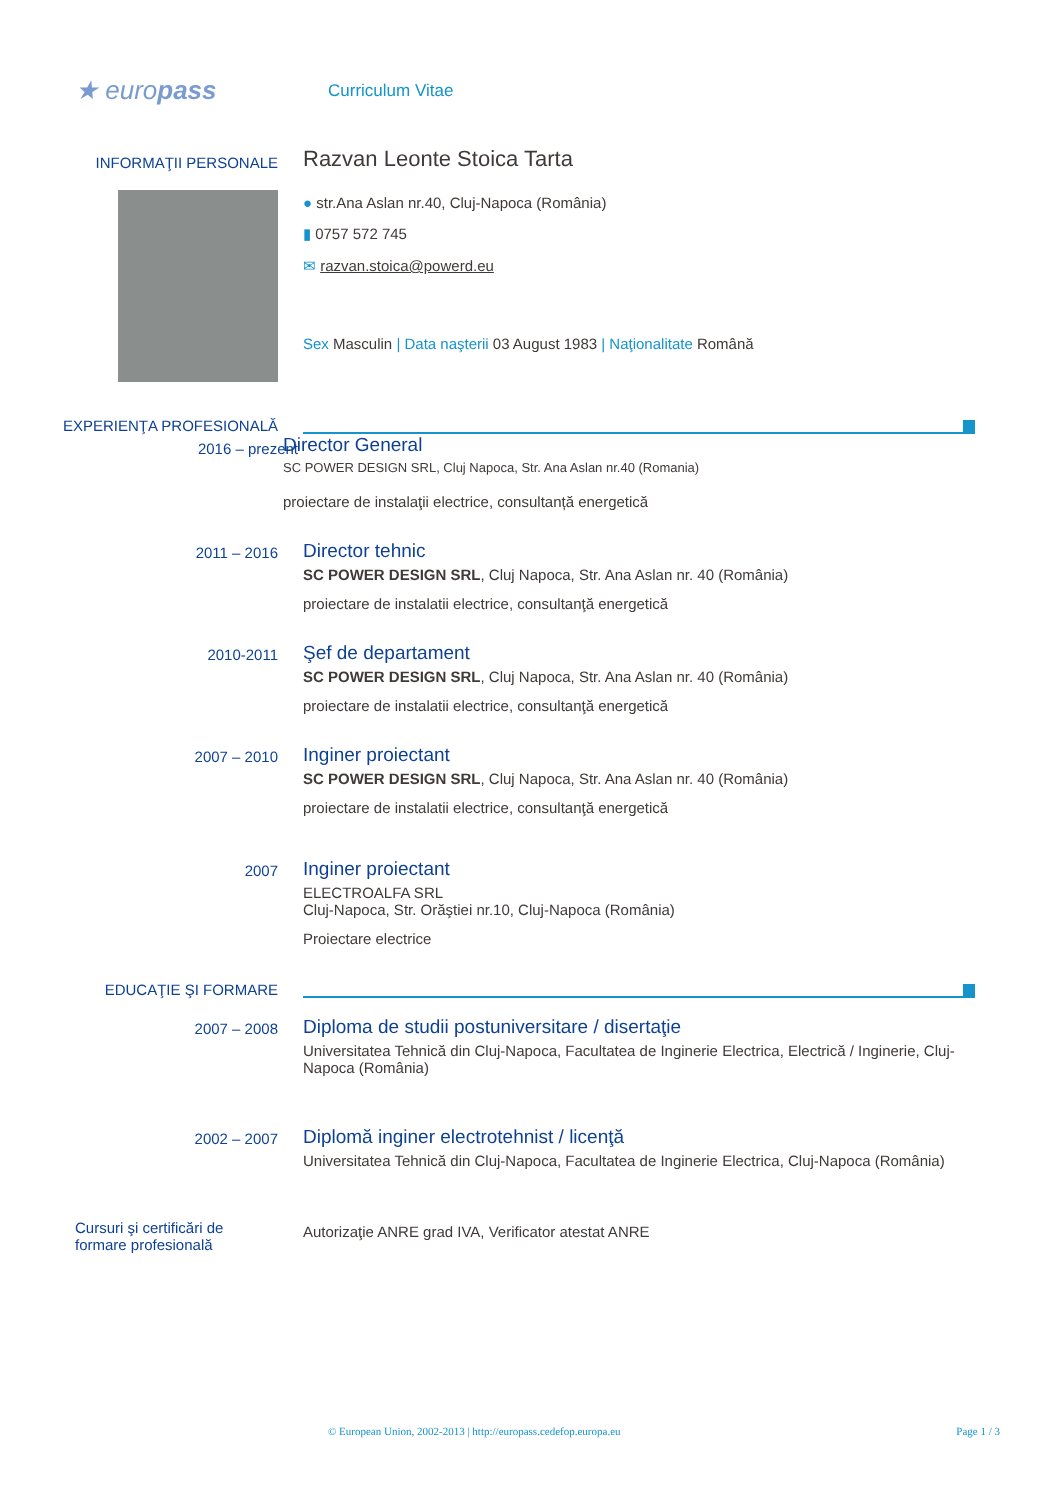★ europass
Curriculum Vitae
INFORMAŢII PERSONALE
Razvan Leonte Stoica Tarta
● str.Ana Aslan nr.40, Cluj-Napoca (România)
▮ 0757 572 745
✉ razvan.stoica@powerd.eu
Sex Masculin | Data naşterii 03 August 1983 | Naţionalitate Română
EXPERIENŢA PROFESIONALĂ
2016 – prezent
Director General
SC POWER DESIGN SRL, Cluj Napoca, Str. Ana Aslan nr.40 (Romania)
proiectare de instalaţii electrice, consultanță energetică
2011 – 2016
Director tehnic
SC POWER DESIGN SRL, Cluj Napoca, Str. Ana Aslan nr. 40 (România)
proiectare de instalatii electrice, consultanţă energetică
2010-2011
Şef de departament
SC POWER DESIGN SRL, Cluj Napoca, Str. Ana Aslan nr. 40 (România)
proiectare de instalatii electrice, consultanţă energetică
2007 – 2010
Inginer proiectant
SC POWER DESIGN SRL, Cluj Napoca, Str. Ana Aslan nr. 40 (România)
proiectare de instalatii electrice, consultanţă energetică
2007
Inginer proiectant
ELECTROALFA SRL
Cluj-Napoca, Str. Orăştiei nr.10, Cluj-Napoca (România)
Proiectare electrice
EDUCAŢIE ŞI FORMARE
2007 – 2008
Diploma de studii postuniversitare / disertaţie
Universitatea Tehnică din Cluj-Napoca, Facultatea de Inginerie Electrica, Electrică / Inginerie, Cluj-Napoca (România)
2002 – 2007
Diplomă inginer electrotehnist / licenţă
Universitatea Tehnică din Cluj-Napoca, Facultatea de Inginerie Electrica, Cluj-Napoca (România)
Cursuri şi certificări de formare profesională
Autorizaţie ANRE grad IVA, Verificator atestat ANRE
© European Union, 2002-2013 | http://europass.cedefop.europa.eu Page 1 / 3